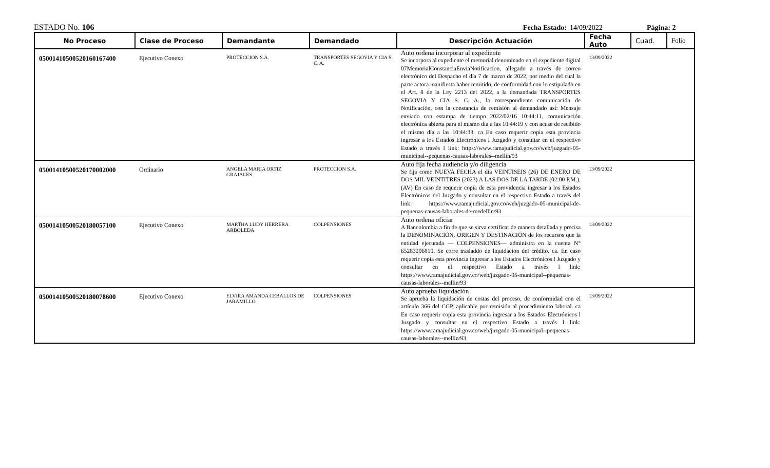ESTADO No. 106 Fecha Estado: 14/09/2022 Página: 2
| No Proceso | Clase de Proceso | Demandante | Demandado | Descripción Actuación | Fecha Auto | Cuad. | Folio |
| --- | --- | --- | --- | --- | --- | --- | --- |
| 05001410500520160167400 | Ejecutivo Conexo | PROTECCION S.A. | TRANSPORTES SEGOVIA Y CIA S. C. A. | Auto ordena incorporar al expediente Se incorpora al expediente el memorial denominado en el expediente digital 07MemorialConstanciaEnviaNotificacion, allegado a través de correo electrónico del Despacho el día 7 de marzo de 2022, por medio del cual la parte actora manifiesta haber remitido, de conformidad con lo estipulado en el Art. 8 de la Ley 2213 del 2022, a la demandada TRANSPORTES SEGOVIA Y CIA S. C. A., la correspondiente comunicación de Notificación, con la constancia de remisión al demandado así: Mensaje enviado con estampa de tiempo 2022/02/16 10:44:11, comunicación electrónica abierta para el mismo día a las 10:44:19 y con acuse de recibido el mismo día a las 10:44:33. ca En caso requerir copia esta provincia ingresar a los Estados Electrónicos l Juzgado y consultar en el respectivo Estado a través l link: https://www.ramajudicial.gov.co/web/juzgado-05-municipal--pequenas-causas-laborales--mellin/93 | 13/09/2022 | | |
| 05001410500520170002000 | Ordinario | ANGELA MARIA ORTIZ GRAJALES | PROTECCION S.A. | Auto fija fecha audiencia y/o diligencia Se fija como NUEVA FECHA el día VEINTISEIS (26) DE ENERO DE DOS MIL VEINTITRES (2023) A LAS DOS DE LA TARDE (02:00 P.M.).(AV) En caso de requerir copia de esta providencia ingresar a los Estados Electrónicos del Juzgado y consultar en el respectivo Estado a través del link: https://www.ramajudicial.gov.co/web/juzgado-05-municipal-de-pequenas-causas-laborales-de-medellin/93 | 13/09/2022 | | |
| 05001410500520180057100 | Ejecutivo Conexo | MARTHA LUDY HERRERA ARBOLEDA | COLPENSIONES | Auto ordena oficiar A Bancolombia a fin de que se sirva certificar de manera detallada y precisa la DENOMINACIÓN, ORIGEN Y DESTINACIÓN de los recursos que la entidad ejecutada — COLPENSIONES— administra en la cuenta N° 65283206810. Se corre trasladdo de liquidacion del crédito. ca. En caso requerir copia esta provincia ingresar a los Estados Electrónicos l Juzgado y consultar en el respectivo Estado a través l link: https://www.ramajudicial.gov.co/web/juzgado-05-municipal--pequenas-causas-laborales--mellin/93 | 13/09/2022 | | |
| 05001410500520180078600 | Ejecutivo Conexo | ELVIRA AMANDA CEBALLOS DE JARAMILLO | COLPENSIONES | Auto aprueba liquidación Se aprueba la liquidación de costas del proceso, de conformidad con el artículo 366 del CGP, aplicable por remisión al procedimiento laboral. ca En caso requerir copia esta provincia ingresar a los Estados Electrónicos l Juzgado y consultar en el respectivo Estado a través l link: https://www.ramajudicial.gov.co/web/juzgado-05-municipal--pequenas-causas-laborales--mellin/93 | 13/09/2022 | | |